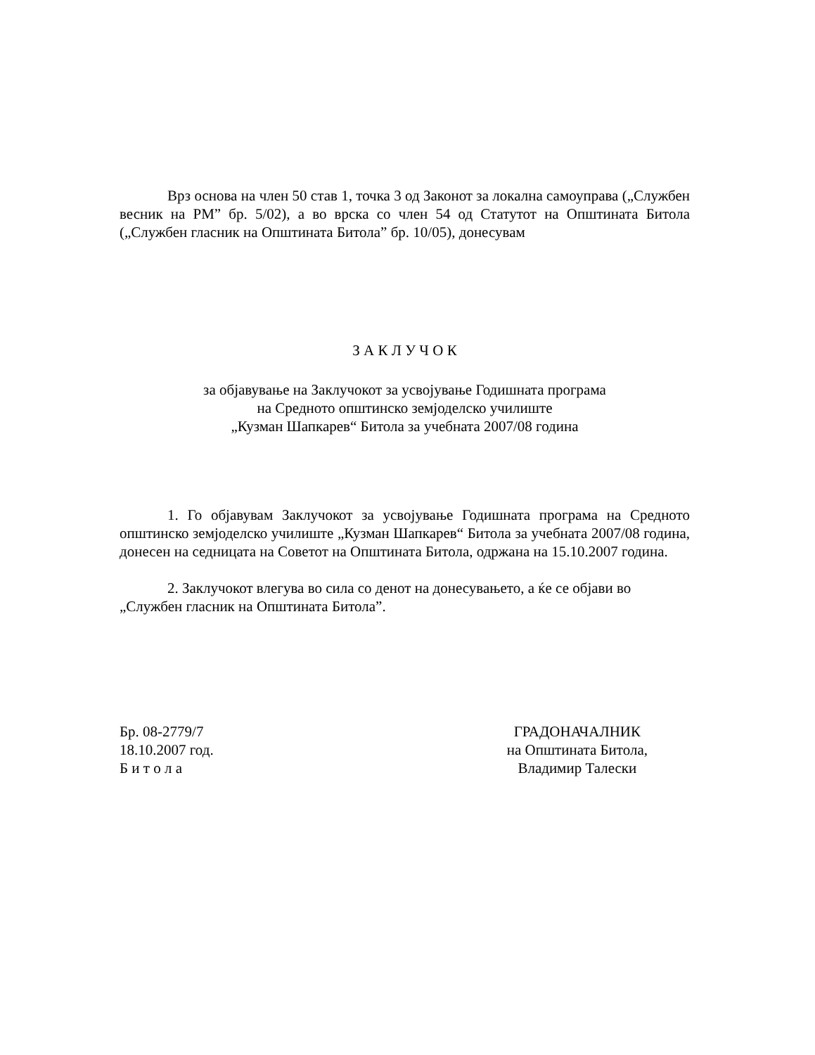Врз основа на член 50 став 1, точка 3 од Законот за локална самоуправа („Службен весник на РМ” бр. 5/02), а во врска со член 54 од Статутот на Општината Битола („Службен гласник на Општината Битола” бр. 10/05), донесувам
З А К Л У Ч О К
за објавување на Заклучокот за усвојување Годишната програма
на Средното општинско земјоделско училиште
„Кузман Шапкарев“ Битола за учебната 2007/08 година
1. Го објавувам Заклучокот за усвојување Годишната програма на Средното општинско земјоделско училиште „Кузман Шапкарев“ Битола за учебната 2007/08 година, донесен на седницата на Советот на Општината Битола, одржана на 15.10.2007 година.
2. Заклучокот влегува во сила со денот на донесувањето, а ќе се објави во „Службен гласник на Општината Битола”.
Бр. 08-2779/7
18.10.2007 год.
Б и т о л а
ГРАДОНАЧАЛНИК
на Општината Битола,
Владимир Талески